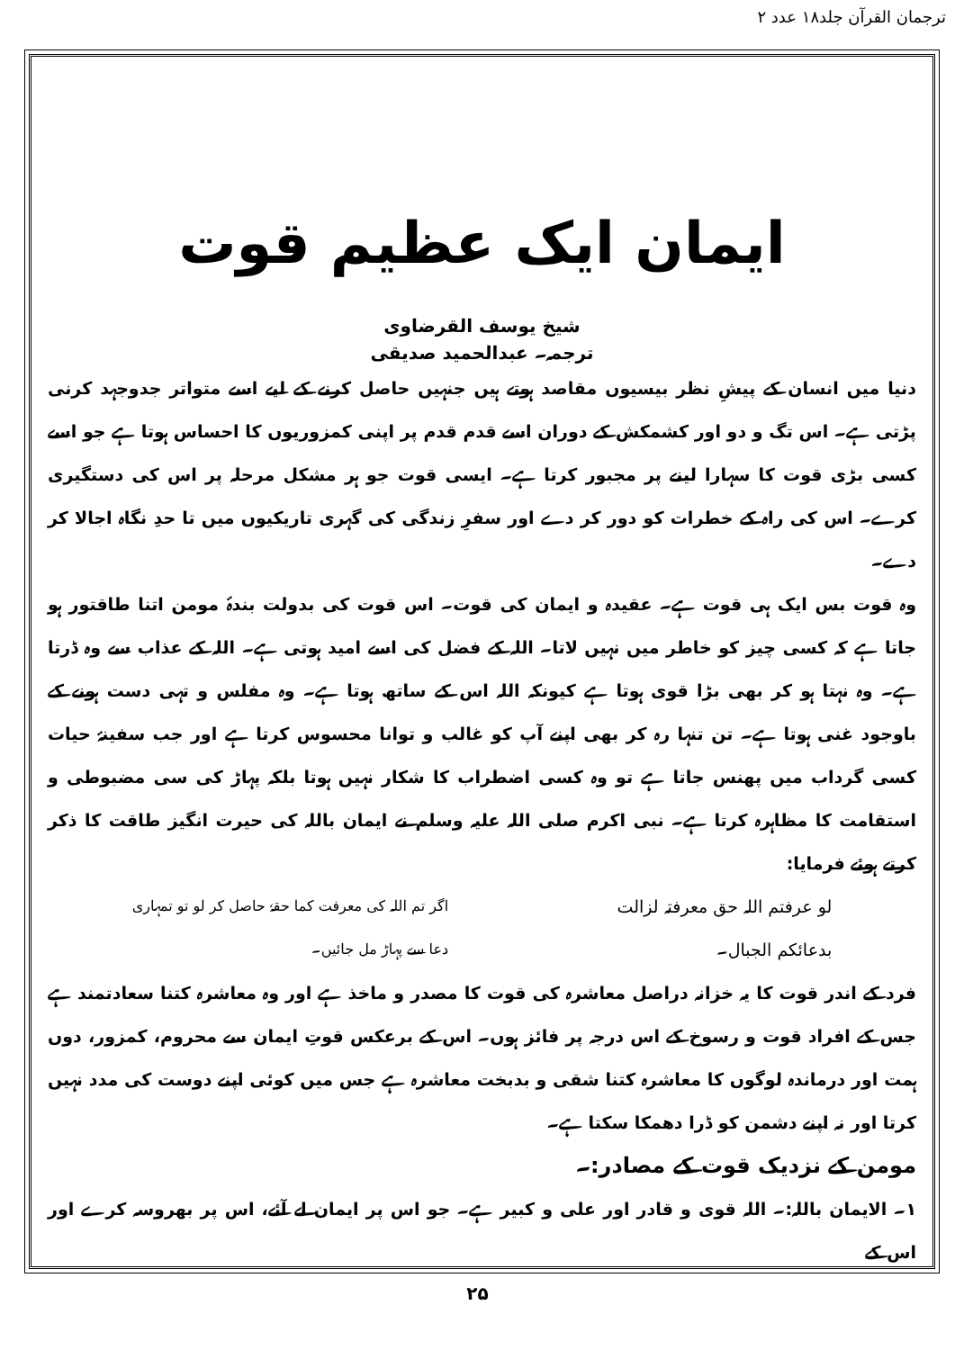ترجمان القرآن جلد۱۸ عدد ۲
ایمان ایک عظیم قوت
شیخ یوسف القرضاوی
ترجمہ۔ عبدالحمید صدیقی
دنیا میں انسان کے پیشِ نظر بیسیوں مقاصد ہوتے ہیں جنہیں حاصل کرنے کے لیے اسے متواتر جدوجہد کرنی پڑتی ہے۔ اس تگ و دو اور کشمکش کے دوران اسے قدم قدم پر اپنی کمزوریوں کا احساس ہوتا ہے جو اسے کسی بڑی قوت کا سہارا لینے پر مجبور کرتا ہے۔ ایسی قوت جو ہر مشکل مرحلہ پر اس کی دستگیری کرے۔ اس کی راہ کے خطرات کو دور کر دے اور سفرِ زندگی کی گہری تاریکیوں میں تا حدِ نگاہ اجالا کر دے۔
وہ قوت بس ایک ہی قوت ہے۔ عقیدہ و ایمان کی قوت۔ اس قوت کی بدولت بندۂ مومن اتنا طاقتور ہو جاتا ہے کہ کسی چیز کو خاطر میں نہیں لاتا۔ اللہ کے فضل کی اسے امید ہوتی ہے۔ اللہ کے عذاب سے وہ ڈرتا ہے۔ وہ نہتا ہو کر بھی بڑا قوی ہوتا ہے کیونکہ اللہ اس کے ساتھ ہوتا ہے۔ وہ مفلس و تہی دست ہونے کے باوجود غنی ہوتا ہے۔ تن تنہا رہ کر بھی اپنے آپ کو غالب و توانا محسوس کرتا ہے اور جب سفینۂ حیات کسی گرداب میں پھنس جاتا ہے تو وہ کسی اضطراب کا شکار نہیں ہوتا بلکہ پہاڑ کی سی مضبوطی و استقامت کا مظاہرہ کرتا ہے۔ نبی اکرم صلی اللہ علیہ وسلم نے ایمان باللہ کی حیرت انگیز طاقت کا ذکر کرتے ہوئے فرمایا:
لو عرفتم اللہ حق معرفتہ لزالت
بدعائکم الجبال۔ اگر تم اللہ کی معرفت کما حقہٗ حاصل کر لو تو تمہاری
دعا سے پہاڑ مل جائیں۔
فرد کے اندر قوت کا یہ خزانہ دراصل معاشرہ کی قوت کا مصدر و ماخذ ہے اور وہ معاشرہ کتنا سعادتمند ہے جس کے افراد قوت و رسوخ کے اس درجہ پر فائز ہوں۔ اس کے برعکس قوتِ ایمان سے محروم، کمزور، دوں ہمت اور درماندہ لوگوں کا معاشرہ کتنا شقی و بدبخت معاشرہ ہے جس میں کوئی اپنے دوست کی مدد نہیں کرتا اور نہ اپنے دشمن کو ڈرا دھمکا سکتا ہے۔
مومن کے نزدیک قوت کے مصادر:۔
۱۔ الایمان باللہ:۔ اللہ قوی و قادر اور علی و کبیر ہے۔ جو اس پر ایمان لے آئے، اس پر بھروسہ کرے اور اس کے
۲۵